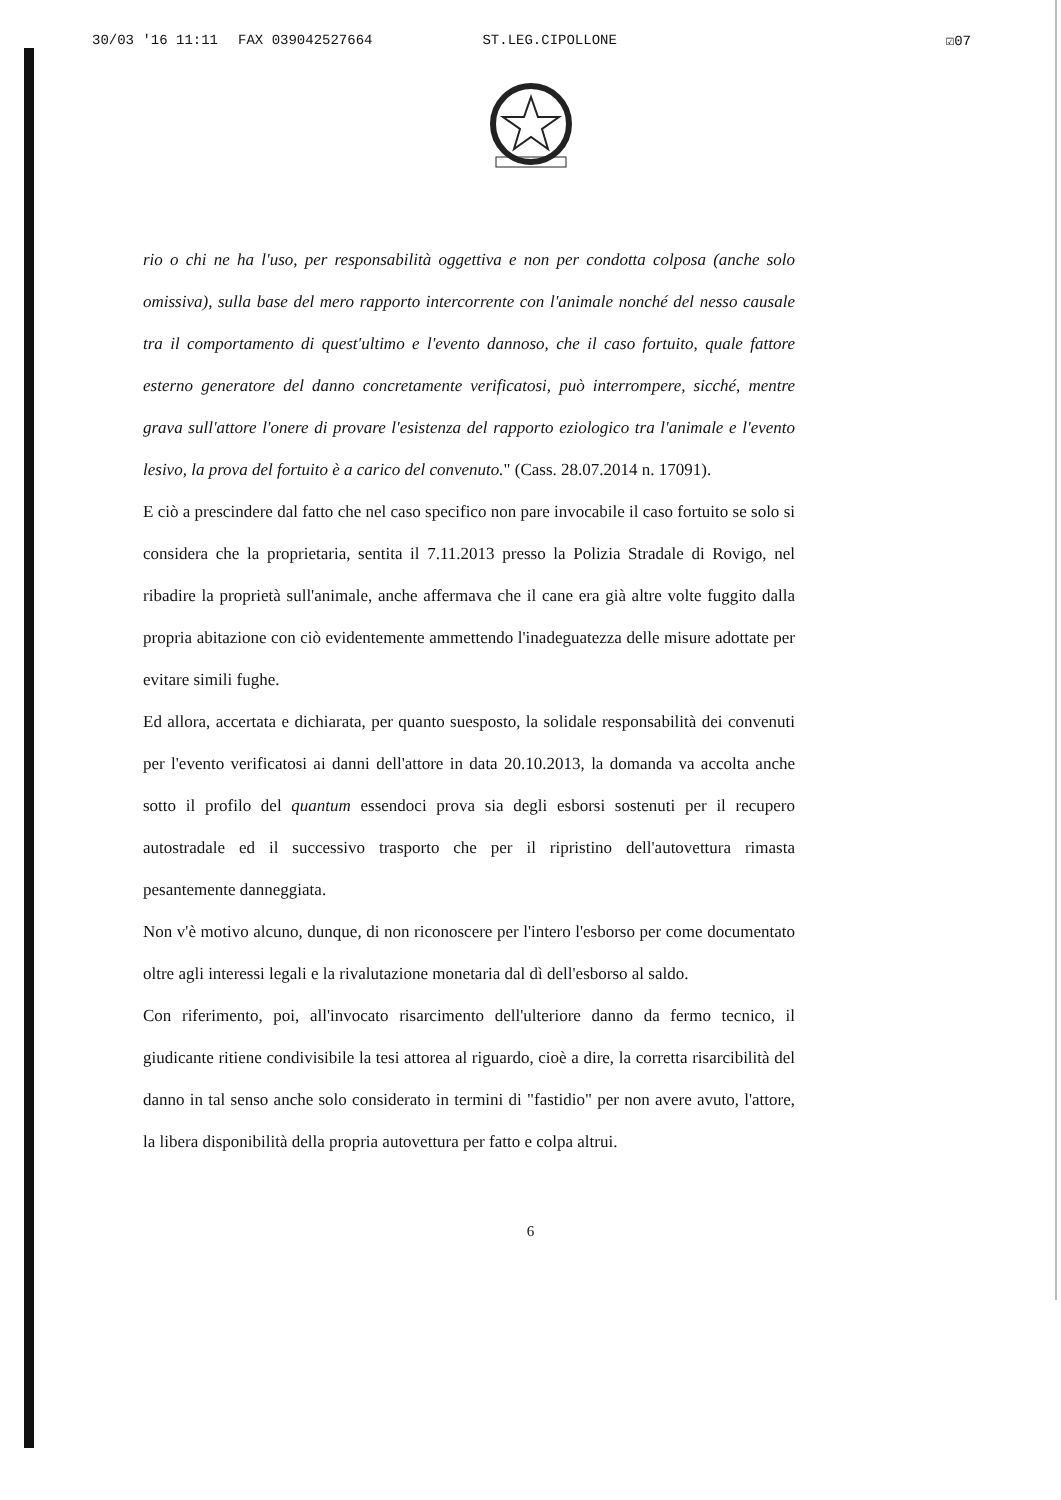30/03 '16 11:11 FAX 039042527664 ST.LEG.CIPOLLONE ☑07
rio o chi ne ha l'uso, per responsabilità oggettiva e non per condotta colposa (anche solo omissiva), sulla base del mero rapporto intercorrente con l'animale nonché del nesso causale tra il comportamento di quest'ultimo e l'evento dannoso, che il caso fortuito, quale fattore esterno generatore del danno concretamente verificatosi, può interrompere, sicché, mentre grava sull'attore l'onere di provare l'esistenza del rapporto eziologico tra l'animale e l'evento lesivo, la prova del fortuito è a carico del convenuto." (Cass. 28.07.2014 n. 17091).
E ciò a prescindere dal fatto che nel caso specifico non pare invocabile il caso fortuito se solo si considera che la proprietaria, sentita il 7.11.2013 presso la Polizia Stradale di Rovigo, nel ribadire la proprietà sull'animale, anche affermava che il cane era già altre volte fuggito dalla propria abitazione con ciò evidentemente ammettendo l'inadeguatezza delle misure adottate per evitare simili fughe.
Ed allora, accertata e dichiarata, per quanto suesposto, la solidale responsabilità dei convenuti per l'evento verificatosi ai danni dell'attore in data 20.10.2013, la domanda va accolta anche sotto il profilo del quantum essendoci prova sia degli esborsi sostenuti per il recupero autostradale ed il successivo trasporto che per il ripristino dell'autovettura rimasta pesantemente danneggiata.
Non v'è motivo alcuno, dunque, di non riconoscere per l'intero l'esborso per come documentato oltre agli interessi legali e la rivalutazione monetaria dal dì dell'esborso al saldo.
Con riferimento, poi, all'invocato risarcimento dell'ulteriore danno da fermo tecnico, il giudicante ritiene condivisibile la tesi attorea al riguardo, cioè a dire, la corretta risarcibilità del danno in tal senso anche solo considerato in termini di "fastidio" per non avere avuto, l'attore, la libera disponibilità della propria autovettura per fatto e colpa altrui.
6